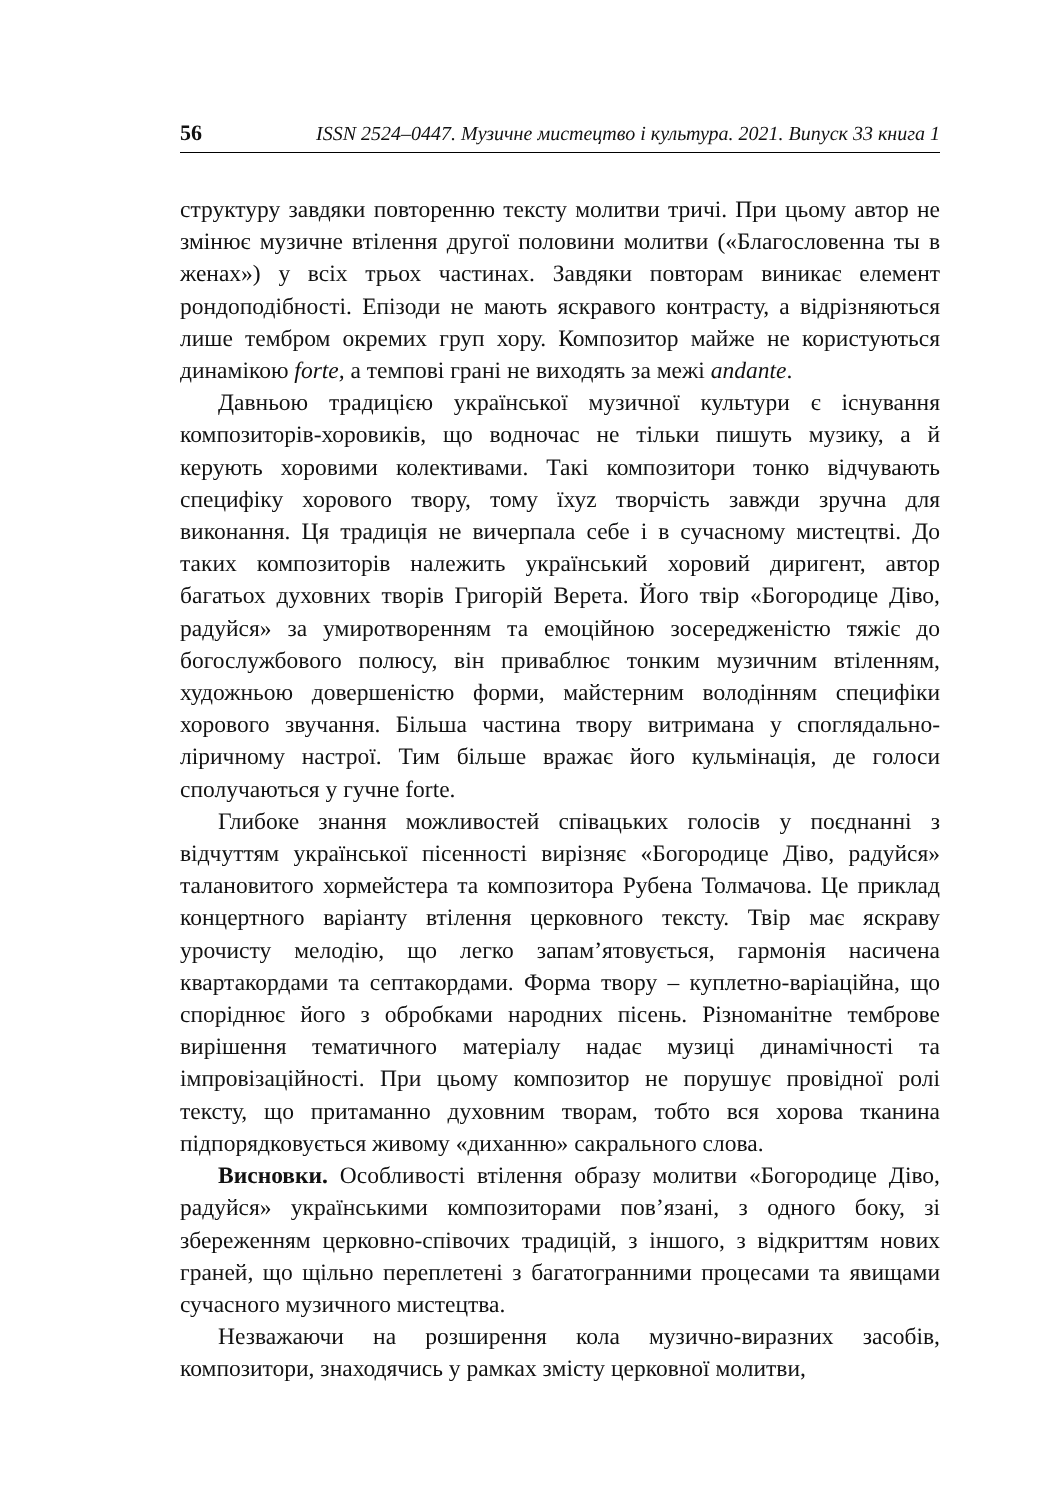56 ISSN 2524–0447. Музичне мистецтво і культура. 2021. Випуск 33 книга 1
структуру завдяки повторенню тексту молитви тричі. При цьому автор не змінює музичне втілення другої половини молитви («Благословенна ты в женах») у всіх трьох частинах. Завдяки повторам виникає елемент рондоподібності. Епізоди не мають яскравого контрасту, а відрізняються лише тембром окремих груп хору. Композитор майже не користуються динамікою forte, а темпові грані не виходять за межі andante.
Давньою традицією української музичної культури є існування композиторів-хоровиків, що водночас не тільки пишуть музику, а й керують хоровими колективами. Такі композитори тонко відчувають специфіку хорового твору, тому їхуz творчість завжди зручна для виконання. Ця традиція не вичерпала себе і в сучасному мистецтві. До таких композиторів належить український хоровий диригент, автор багатьох духовних творів Григорій Верета. Його твір «Богородице Діво, радуйся» за умиротворенням та емоційною зосередженістю тяжіє до богослужбового полюсу, він приваблює тонким музичним втіленням, художньою довершеністю форми, майстерним володінням специфіки хорового звучання. Більша частина твору витримана у споглядально-ліричному настрої. Тим більше вражає його кульмінація, де голоси сполучаються у гучне forte.
Глибоке знання можливостей співацьких голосів у поєднанні з відчуттям української пісенності вирізняє «Богородице Діво, радуйся» талановитого хормейстера та композитора Рубена Толмачова. Це приклад концертного варіанту втілення церковного тексту. Твір має яскраву урочисту мелодію, що легко запам’ятовується, гармонія насичена квартакордами та септакордами. Форма твору – куплетно-варіаційна, що споріднює його з обробками народних пісень. Різноманітне темброве вирішення тематичного матеріалу надає музиці динамічності та імпровізаційності. При цьому композитор не порушує провідної ролі тексту, що притаманно духовним творам, тобто вся хорова тканина підпорядковується живому «диханню» сакрального слова.
Висновки. Особливості втілення образу молитви «Богородице Діво, радуйся» українськими композиторами пов’язані, з одного боку, зі збереженням церковно-співочих традицій, з іншого, з відкриттям нових граней, що щільно переплетені з багатогранними процесами та явищами сучасного музичного мистецтва.
Незважаючи на розширення кола музично-виразних засобів, композитори, знаходячись у рамках змісту церковної молитви,